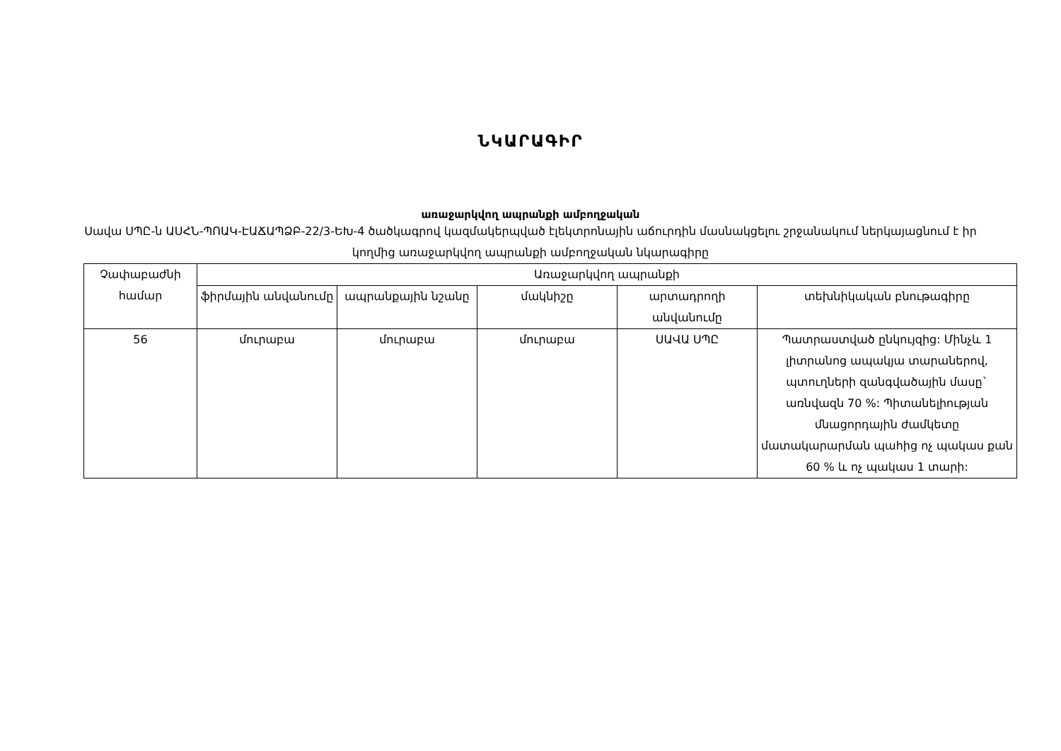ՆԿԱՐԱԳԻՐ
առաջարկվող ապրանքի ամբողջական
Սավա ՍՊԸ-ն ԱՍՀՆ-ՊՈԱԿ-ԷԱՃԱՊՁԲ-22/3-ԵԽ-4 ծածկագրով կազմակերպված էլեկտրոնային աճուրդին մասնակցելու շրջանակում ներկայացնում է իր կողմից առաջարկվող ապրանքի ամբողջական նկարագիրը
| Չափաբաժնի համար | Առաջարկվող ապրանքի | | | | |
| --- | --- | --- | --- | --- | --- |
| | ֆիրմային անվանումը | ապրանքային նշանը | մակնիշը | արտադրողի անվանումը | տեխնիկական բնութագիրը |
| 56 | մուրաբա | մուրաբա | մուրաբա | ՍԱՎԱ ՍՊԸ | Պատրաստված ընկույզից: Մինչև 1 լիտրանոց ապակյա տարաներով, պտուղների զանգվածային մասը` առնվազն 70 %: Պիտանելիության մնացորդային ժամկետը մատակարարման պահից ոչ պակաս քան 60 % և ոչ պակաս 1 տարի: |